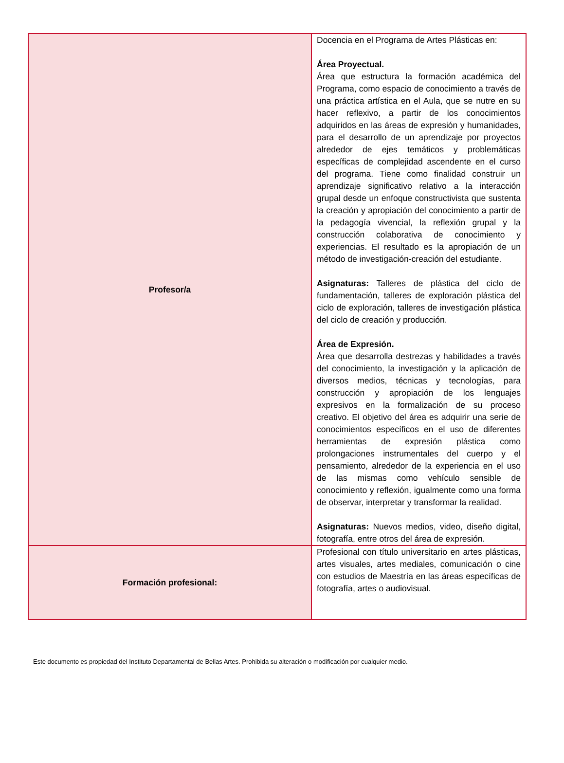| Profesor/a | Docencia en el Programa de Artes Plásticas en: Área Proyectual. Área que estructura la formación académica del Programa, como espacio de conocimiento a través de una práctica artística en el Aula, que se nutre en su hacer reflexivo, a partir de los conocimientos adquiridos en las áreas de expresión y humanidades, para el desarrollo de un aprendizaje por proyectos alrededor de ejes temáticos y problemáticas específicas de complejidad ascendente en el curso del programa. Tiene como finalidad construir un aprendizaje significativo relativo a la interacción grupal desde un enfoque constructivista que sustenta la creación y apropiación del conocimiento a partir de la pedagogía vivencial, la reflexión grupal y la construcción colaborativa de conocimiento y experiencias. El resultado es la apropiación de un método de investigación-creación del estudiante. Asignaturas: Talleres de plástica del ciclo de fundamentación, talleres de exploración plástica del ciclo de exploración, talleres de investigación plástica del ciclo de creación y producción. Área de Expresión. Área que desarrolla destrezas y habilidades a través del conocimiento, la investigación y la aplicación de diversos medios, técnicas y tecnologías, para construcción y apropiación de los lenguajes expresivos en la formalización de su proceso creativo. El objetivo del área es adquirir una serie de conocimientos específicos en el uso de diferentes herramientas de expresión plástica como prolongaciones instrumentales del cuerpo y el pensamiento, alrededor de la experiencia en el uso de las mismas como vehículo sensible de conocimiento y reflexión, igualmente como una forma de observar, interpretar y transformar la realidad. Asignaturas: Nuevos medios, video, diseño digital, fotografía, entre otros del área de expresión. |
| Formación profesional: | Profesional con título universitario en artes plásticas, artes visuales, artes mediales, comunicación o cine con estudios de Maestría en las áreas específicas de fotografía, artes o audiovisual. |
Este documento es propiedad del Instituto Departamental de Bellas Artes. Prohibida su alteración o modificación por cualquier medio.